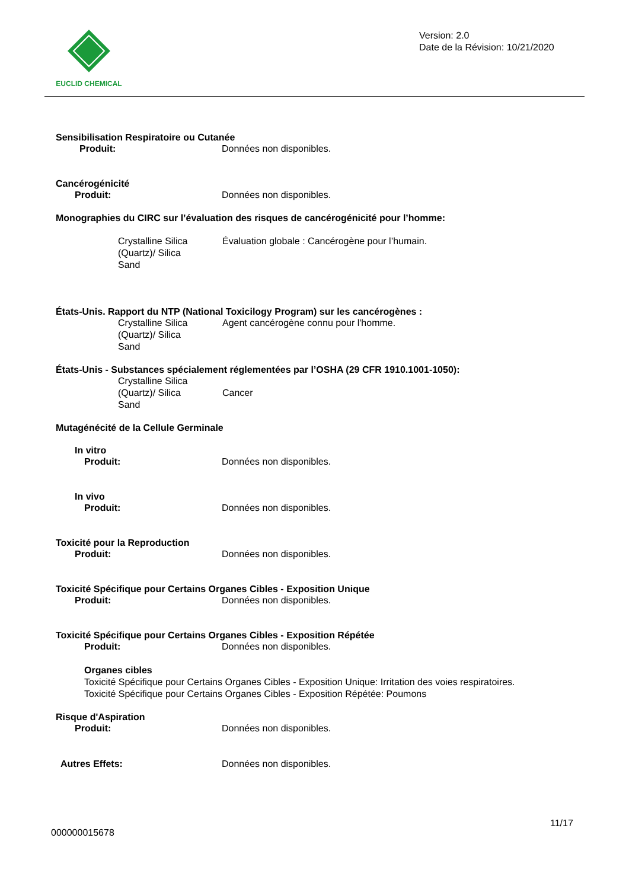EUCLID CHEMICAL
Version: 2.0
Date de la Révision: 10/21/2020
Sensibilisation Respiratoire ou Cutanée
Produit: Données non disponibles.
Cancérogénicité
Produit: Données non disponibles.
Monographies du CIRC sur l’évaluation des risques de cancérogénicité pour l’homme:
Crystalline Silica
(Quartz)/ Silica
Sand Évaluation globale : Cancérogène pour l’humain.
États-Unis. Rapport du NTP (National Toxicilogy Program) sur les cancérogènes :
Crystalline Silica
(Quartz)/ Silica
Sand Agent cancérogène connu pour l'homme.
États-Unis - Substances spécialement réglementées par l’OSHA (29 CFR 1910.1001-1050):
Crystalline Silica
(Quartz)/ Silica
Sand
Cancer
Mutagénécité de la Cellule Germinale
In vitro
Produit: Données non disponibles.
In vivo
Produit: Données non disponibles.
Toxicité pour la Reproduction
Produit: Données non disponibles.
Toxicité Spécifique pour Certains Organes Cibles - Exposition Unique
Produit: Données non disponibles.
Toxicité Spécifique pour Certains Organes Cibles - Exposition Répétée
Produit: Données non disponibles.
Organes cibles
Toxicité Spécifique pour Certains Organes Cibles - Exposition Unique: Irritation des voies respiratoires.
Toxicité Spécifique pour Certains Organes Cibles - Exposition Répétée: Poumons
Risque d'Aspiration
Produit: Données non disponibles.
Autres Effets: Données non disponibles.
11/17
000000015678